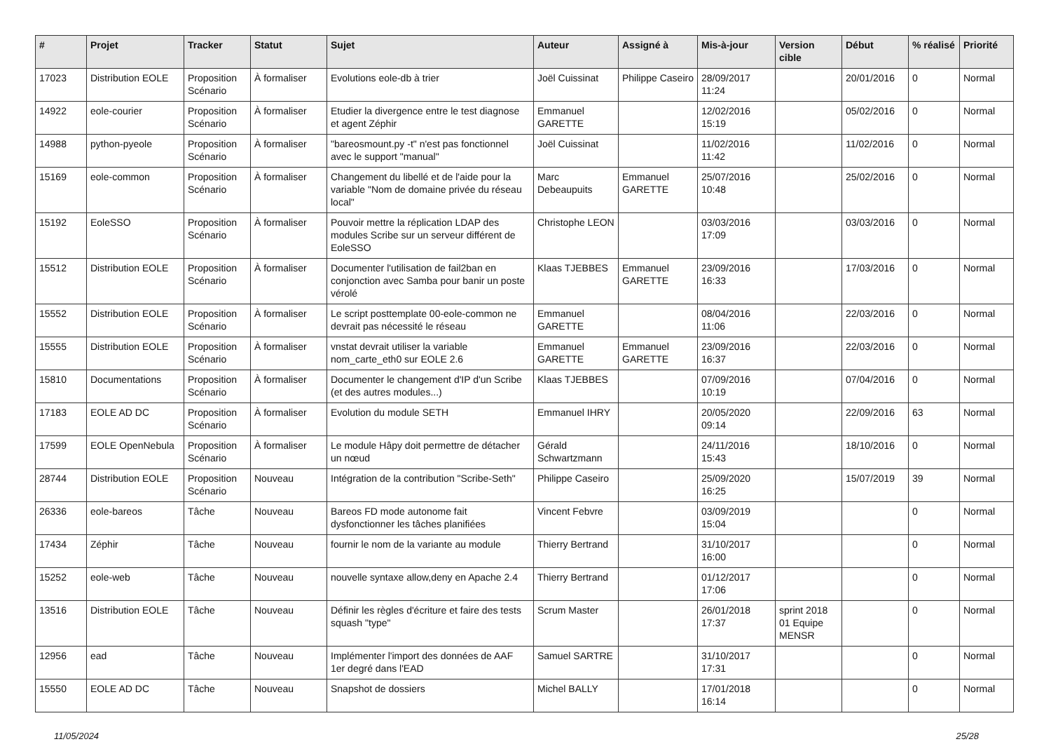| # | Projet | Tracker | Statut | Sujet | Auteur | Assigné à | Mis-à-jour | Version cible | Début | % réalisé | Priorité |
| --- | --- | --- | --- | --- | --- | --- | --- | --- | --- | --- | --- |
| 17023 | Distribution EOLE | Proposition Scénario | À formaliser | Evolutions eole-db à trier | Joël Cuissinat | Philippe Caseiro | 28/09/2017 11:24 | | 20/01/2016 | 0 | Normal |
| 14922 | eole-courier | Proposition Scénario | À formaliser | Etudier la divergence entre le test diagnose et agent Zéphir | Emmanuel GARETTE | | 12/02/2016 15:19 | | 05/02/2016 | 0 | Normal |
| 14988 | python-pyeole | Proposition Scénario | À formaliser | "bareosmount.py -t" n'est pas fonctionnel avec le support "manual" | Joël Cuissinat | | 11/02/2016 11:42 | | 11/02/2016 | 0 | Normal |
| 15169 | eole-common | Proposition Scénario | À formaliser | Changement du libellé et de l'aide pour la variable "Nom de domaine privée du réseau local" | Marc Debeaupuits | Emmanuel GARETTE | 25/07/2016 10:48 | | 25/02/2016 | 0 | Normal |
| 15192 | EoleSSO | Proposition Scénario | À formaliser | Pouvoir mettre la réplication LDAP des modules Scribe sur un serveur différent de EoleSSO | Christophe LEON | | 03/03/2016 17:09 | | 03/03/2016 | 0 | Normal |
| 15512 | Distribution EOLE | Proposition Scénario | À formaliser | Documenter l'utilisation de fail2ban en conjonction avec Samba pour banir un poste vérolé | Klaas TJEBBES | Emmanuel GARETTE | 23/09/2016 16:33 | | 17/03/2016 | 0 | Normal |
| 15552 | Distribution EOLE | Proposition Scénario | À formaliser | Le script posttemplate 00-eole-common ne devrait pas nécessité le réseau | Emmanuel GARETTE | | 08/04/2016 11:06 | | 22/03/2016 | 0 | Normal |
| 15555 | Distribution EOLE | Proposition Scénario | À formaliser | vnstat devrait utiliser la variable nom_carte_eth0 sur EOLE 2.6 | Emmanuel GARETTE | Emmanuel GARETTE | 23/09/2016 16:37 | | 22/03/2016 | 0 | Normal |
| 15810 | Documentations | Proposition Scénario | À formaliser | Documenter le changement d'IP d'un Scribe (et des autres modules...) | Klaas TJEBBES | | 07/09/2016 10:19 | | 07/04/2016 | 0 | Normal |
| 17183 | EOLE AD DC | Proposition Scénario | À formaliser | Evolution du module SETH | Emmanuel IHRY | | 20/05/2020 09:14 | | 22/09/2016 | 63 | Normal |
| 17599 | EOLE OpenNebula | Proposition Scénario | À formaliser | Le module Hâpy doit permettre de détacher un nœud | Gérald Schwartzmann | | 24/11/2016 15:43 | | 18/10/2016 | 0 | Normal |
| 28744 | Distribution EOLE | Proposition Scénario | Nouveau | Intégration de la contribution "Scribe-Seth" | Philippe Caseiro | | 25/09/2020 16:25 | | 15/07/2019 | 39 | Normal |
| 26336 | eole-bareos | Tâche | Nouveau | Bareos FD mode autonome fait dysfonctionner les tâches planifiées | Vincent Febvre | | 03/09/2019 15:04 | | | 0 | Normal |
| 17434 | Zéphir | Tâche | Nouveau | fournir le nom de la variante au module | Thierry Bertrand | | 31/10/2017 16:00 | | | 0 | Normal |
| 15252 | eole-web | Tâche | Nouveau | nouvelle syntaxe allow,deny en Apache 2.4 | Thierry Bertrand | | 01/12/2017 17:06 | | | 0 | Normal |
| 13516 | Distribution EOLE | Tâche | Nouveau | Définir les règles d'écriture et faire des tests squash "type" | Scrum Master | | 26/01/2018 17:37 | sprint 2018 01 Equipe MENSR | | 0 | Normal |
| 12956 | ead | Tâche | Nouveau | Implémenter l'import des données de AAF 1er degré dans l'EAD | Samuel SARTRE | | 31/10/2017 17:31 | | | 0 | Normal |
| 15550 | EOLE AD DC | Tâche | Nouveau | Snapshot de dossiers | Michel BALLY | | 17/01/2018 16:14 | | | 0 | Normal |
11/05/2024 25/28